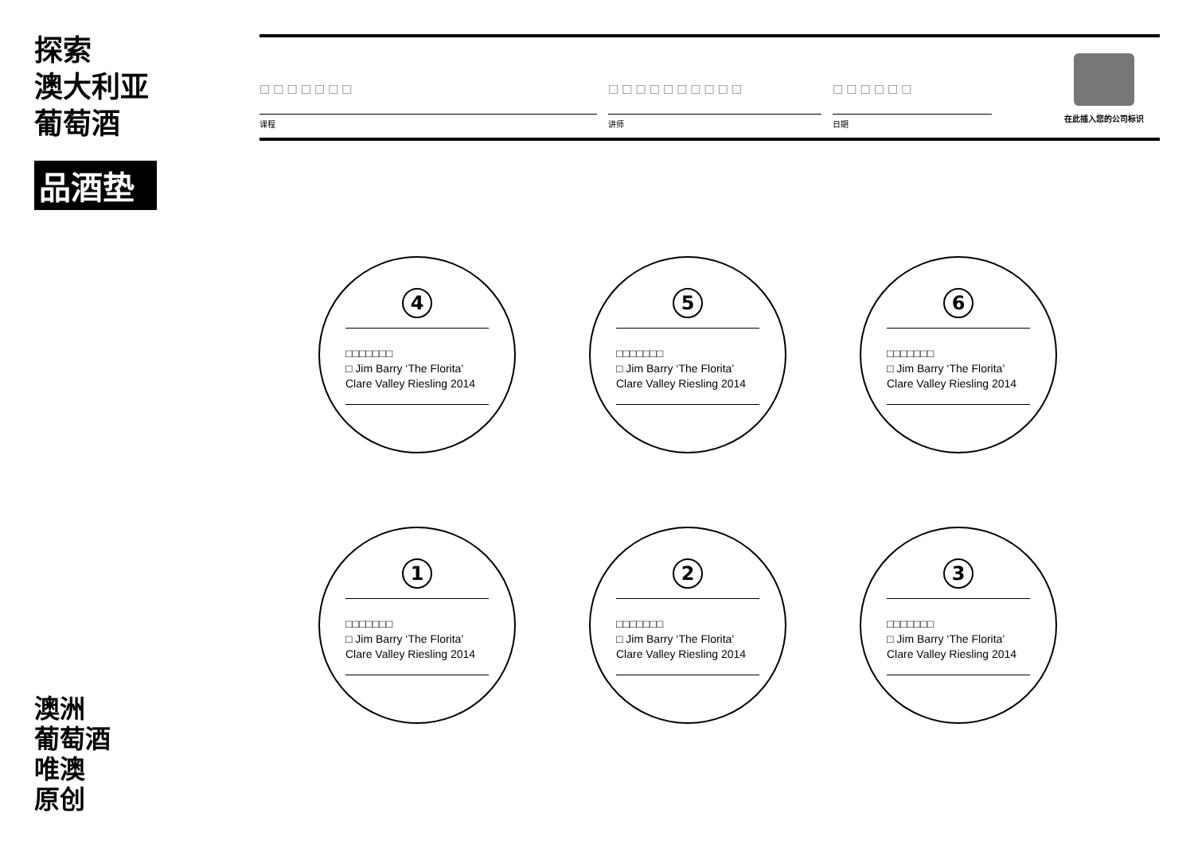探索
澳大利亚
葡萄酒
品酒垫
□□□□□□□
课程
□□□□□□□□□□
讲师
□□□□□□
日期
在此插入您的公司标识
4
□□□□□□□
□ Jim Barry ‘The Florita’
Clare Valley Riesling 2014
5
□□□□□□□
□ Jim Barry ‘The Florita’
Clare Valley Riesling 2014
6
□□□□□□□
□ Jim Barry ‘The Florita’
Clare Valley Riesling 2014
1
□□□□□□□
□ Jim Barry ‘The Florita’
Clare Valley Riesling 2014
2
□□□□□□□
□ Jim Barry ‘The Florita’
Clare Valley Riesling 2014
3
□□□□□□□
□ Jim Barry ‘The Florita’
Clare Valley Riesling 2014
澳洲
葡萄酒
唯澳
原创